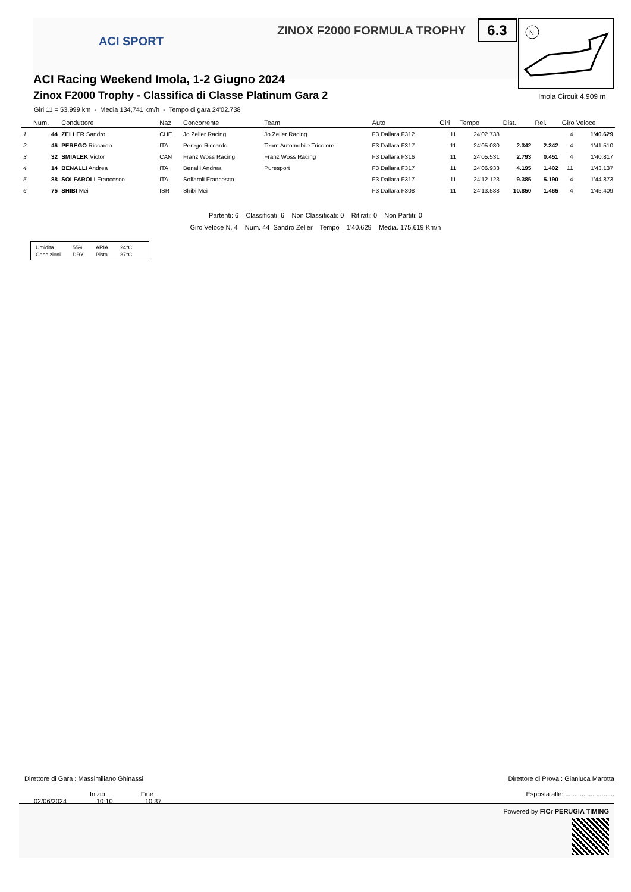ACI SPORT
ZINOX F2000 FORMULA TROPHY
6.3
N
ACI Racing Weekend Imola, 1-2 Giugno 2024
Zinox F2000 Trophy - Classifica di Classe Platinum Gara 2
Giri 11 = 53,999 km - Media 134,741 km/h - Tempo di gara 24'02.738
Imola Circuit 4.909 m
| | Num. | Conduttore | Naz | Concorrente | Team | Auto | Giri | Tempo | Dist. | Rel. | Giro Veloce | |
| --- | --- | --- | --- | --- | --- | --- | --- | --- | --- | --- | --- | --- |
| 1 | 44 | ZELLER Sandro | CHE | Jo Zeller Racing | Jo Zeller Racing | F3 Dallara F312 | 11 | 24'02.738 | | | 4 | 1'40.629 |
| 2 | 46 | PEREGO Riccardo | ITA | Perego Riccardo | Team Automobile Tricolore | F3 Dallara F317 | 11 | 24'05.080 | 2.342 | 2.342 | 4 | 1'41.510 |
| 3 | 32 | SMIALEK Victor | CAN | Franz Woss Racing | Franz Woss Racing | F3 Dallara F316 | 11 | 24'05.531 | 2.793 | 0.451 | 4 | 1'40.817 |
| 4 | 14 | BENALLI Andrea | ITA | Benalli Andrea | Puresport | F3 Dallara F317 | 11 | 24'06.933 | 4.195 | 1.402 | 11 | 1'43.137 |
| 5 | 88 | SOLFAROLI Francesco | ITA | Solfaroli Francesco | | F3 Dallara F317 | 11 | 24'12.123 | 9.385 | 5.190 | 4 | 1'44.873 |
| 6 | 75 | SHIBI Mei | ISR | Shibi Mei | | F3 Dallara F308 | 11 | 24'13.588 | 10.850 | 1.465 | 4 | 1'45.409 |
Partenti: 6 Classificati: 6 Non Classificati: 0 Ritirati: 0 Non Partiti: 0
Giro Veloce N. 4 Num. 44 Sandro Zeller Tempo 1'40.629 Media. 175,619 Km/h
| Umidità | 55% | ARIA | 24°C |
| Condizioni | DRY | Pista | 37°C |
Direttore di Gara : Massimiliano Ghinassi Direttore di Prova : Gianluca Marotta
Inizio Fine Esposta alle: ...........................
02/06/2024 10:10 10:37
Powered by FICr PERUGIA TIMING